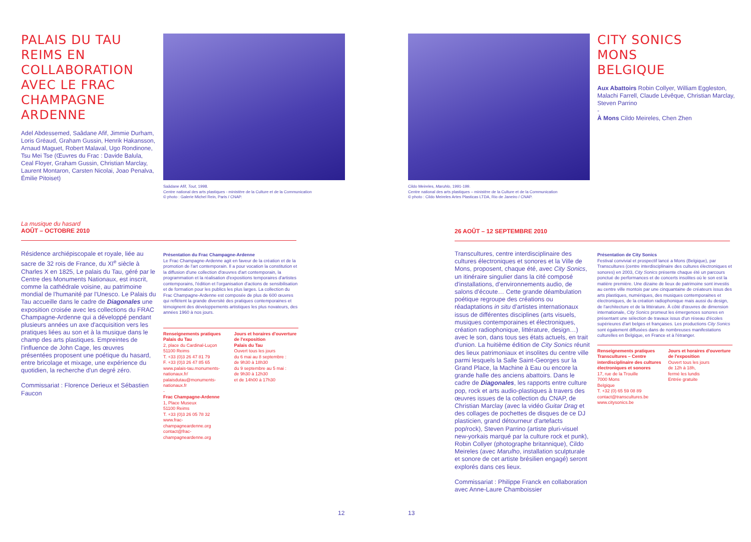PALAIS DU TAU
REIMS EN
COLLABORATION
AVEC LE FRAC
CHAMPAGNE
ARDENNE
Adel Abdessemed, Saâdane Afif, Jimmie Durham, Loris Gréaud, Graham Gussin, Henrik Hakansson, Arnaud Maguet, Robert Malaval, Ugo Rondinone, Tsu Mei Tse (Œuvres du Frac : Davide Balula, Ceal Floyer, Graham Gussin, Christian Marclay, Laurent Montaron, Carsten Nicolai, Joao Penalva, Émilie Pitoiset)
Saâdane Afif, Tout, 1998.
Centre national des arts plastiques - ministère de la Culture et de la Communication
© photo : Galerie Michel Rein, Paris / CNAP.
La musique du hasard
AOÛT – OCTOBRE 2010
Résidence archiépiscopale et royale, liée au sacre de 32 rois de France, du XI<sup>e</sup> siècle à Charles X en 1825, Le palais du Tau, géré par le Centre des Monuments Nationaux, est inscrit, comme la cathédrale voisine, au patrimoine mondial de l'humanité par l'Unesco. Le Palais du Tau accueille dans le cadre de Diagonales une exposition croisée avec les collections du FRAC Champagne-Ardenne qui a développé pendant plusieurs années un axe d'acquisition vers les pratiques liées au son et à la musique dans le champ des arts plastiques. Empreintes de l'influence de John Cage, les œuvres présentées proposent une poétique du hasard, entre bricolage et mixage, une expérience du quotidien, la recherche d'un degré zéro.
Commissariat : Florence Derieux et Sébastien Faucon
Présentation du Frac Champagne-Ardenne
Le Frac Champagne-Ardenne agit en faveur de la création et de la promotion de l'art contemporain. Il a pour vocation la constitution et la diffusion d'une collection d'œuvres d'art contemporain, la programmation et la réalisation d'expositions temporaires d'artistes contemporains, l'édition et l'organisation d'actions de sensibilisation et de formation pour les publics les plus larges. La collection du Frac Champagne-Ardenne est composée de plus de 600 œuvres qui reflètent la grande diversité des pratiques contemporaines et témoignent des développements artistiques les plus novateurs, des années 1960 à nos jours.
Renseignements pratiques
Palais du Tau
2, place du Cardinal-Luçon
51100 Reims
T. +33 (0)3 26 47 81 79
F. +33 (0)3 26 47 85 65
www.palais-tau.monuments-nationaux.fr/
palaisdutau@monuments-nationaux.fr
-
Frac Champagne-Ardenne
1, Place Museux
51100 Reims
T. +33 (0)3 26 05 78 32
www.frac-champagneardenne.org
contact@frac-champagneardenne.org
Jours et horaires d'ouverture de l'exposition
Palais du Tau
Ouvert tous les jours
du 6 mai au 8 septembre :
de 9h30 à 18h30
du 9 septembre au 5 mai :
de 9h30 à 12h30
et de 14h00 à 17h30
12
Cildo Meireles, Maruhlo, 1991-199.
Centre national des arts plastiques – ministère de la Culture et de la Communication
© photo : Cildo Meireles Artes Plasticas LTDA, Rio de Janeiro / CNAP.
CITY SONICS
MONS
BELGIQUE
Aux Abattoirs Robin Collyer, William Eggleston, Malachi Farrell, Claude Lévêque, Christian Marclay, Steven Parrino
-
À Mons Cildo Meireles, Chen Zhen
26 AOÛT – 12 SEPTEMBRE 2010
Transcultures, centre interdisciplinaire des cultures électroniques et sonores et la Ville de Mons, proposent, chaque été, avec City Sonics, un itinéraire singulier dans la cité composé d'installations, d'environnements audio, de salons d'écoute… Cette grande déambulation poétique regroupe des créations ou réadaptations in situ d'artistes internationaux issus de différentes disciplines (arts visuels, musiques contemporaines et électroniques, création radiophonique, littérature, design…) avec le son, dans tous ses états actuels, en trait d'union. La huitième édition de City Sonics réunit des lieux patrimoniaux et insolites du centre ville parmi lesquels la Salle Saint-Georges sur la Grand Place, la Machine à Eau ou encore la grande halle des anciens abattoirs. Dans le cadre de Diagonales, les rapports entre culture pop, rock et arts audio-plastiques à travers des œuvres issues de la collection du CNAP, de Christian Marclay (avec la vidéo Guitar Drag et des collages de pochettes de disques de ce DJ plasticien, grand détourneur d'artefacts pop/rock), Steven Parrino (artiste pluri-visuel new-yorkais marqué par la culture rock et punk), Robin Collyer (photographe britannique), Cildo Meireles (avec Marulho, installation sculpturale et sonore de cet artiste brésilien engagé) seront explorés dans ces lieux.
Commissariat : Philippe Franck en collaboration avec Anne-Laure Chamboissier
Présentation de City Sonics
Festival convivial et prospectif lancé a Mons (Belgique), par Transcultures (centre interdisciplinaire des cultures électroniques et sonores) en 2003, City Sonics présente chaque été un parcours ponctué de performances et de concerts insolites où le son est la matière première. Une dizaine de lieux de patrimoine sont investis au centre ville montois par une cinquantaine de créateurs issus des arts plastiques, numériques, des musiques contemporaines et électroniques, de la création radiophonique mais aussi du design, de l'architecture et de la littérature. À côté d'œuvres de dimension internationale, City Sonics promeut les émergences sonores en présentant une sélection de travaux issus d'un réseau d'écoles supérieures d'art belges et françaises. Les productions City Sonics sont également diffusées dans de nombreuses manifestations culturelles en Belgique, en France et à l'étranger.
Renseignements pratiques
Transcultures – Centre interdisciplinaire des cultures électroniques et sonores
17, rue de la Trouille
7000 Mons
Belgique
T. +32 (0) 65 59 08 89
contact@transcultures.be
www.citysonics.be
Jours et horaires d'ouverture de l'exposition
Ouvert tous les jours
de 12h à 18h,
fermé les lundis
Entrée gratuite
13